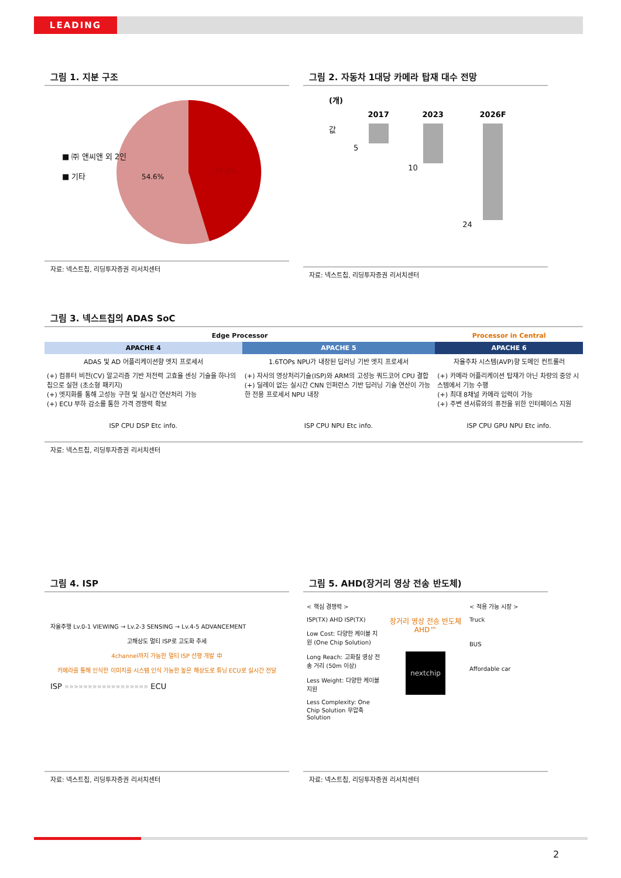LEADING
그림 1. 지분 구조
■ ㈜ 앤씨앤 외 2인
■ 기타
54.6%
45.4%
자료: 넥스트칩, 리딩투자증권 리서치센터
그림 2. 자동차 1대당 카메라 탑재 대수 전망
| (개) | | | |
| --- | --- | --- | --- |
| | 2017 | 2023 | 2026F |
| 값 | 5 | 10 | 24 |
자료: 넥스트칩, 리딩투자증권 리서치센터
그림 3. 넥스트칩의 ADAS SoC
| Edge Processor | | Processor in Central |
| APACHE 4 | APACHE 5 | APACHE 6 |
| ADAS 및 AD 어플리케이션향 엣지 프로세서 | 1.6TOPs NPU가 내장된 딥러닝 기반 엣지 프로세서 | 자율주차 시스템(AVP)향 도메인 컨트롤러 |
| (+) 컴퓨터 비전(CV) 알고리즘 기반 저전력 고효율 센싱 기술을 하나의 칩으로 실현 (초소형 패키지) (+) 엣지화를 통해 고성능 구현 및 실시간 연산처리 가능 (+) ECU 부하 감소를 통한 가격 경쟁력 확보 | (+) 자사의 영상처리기술(ISP)와 ARM의 고성능 쿼드코어 CPU 결합 (+) 딜레이 없는 실시간 CNN 인퍼런스 기반 딥러닝 기술 연산이 가능한 전용 프로세서 NPU 내장 | (+) 카메라 어플리케이션 탑재가 아닌 차량의 중앙 시스템에서 기능 수행 (+) 최대 8채널 카메라 입력이 가능 (+) 주변 센서류와의 퓨전을 위한 인터페이스 지원 |
| ISP CPU DSP Etc info. | ISP CPU NPU Etc info. | ISP CPU GPU NPU Etc info. |
자료: 넥스트칩, 리딩투자증권 리서치센터
그림 4. ISP
자율주행 Lv.0-1 VIEWING → Lv.2-3 SENSING → Lv.4-5 ADVANCEMENT
고해상도 멀티 ISP로 고도화 추세
4channel까지 가능한 멀티 ISP 선행 개발 中
카메라를 통해 인식한 이미지를 시스템 인식 가능한 높은 해상도로 튜닝 ECU로 실시간 전달
ISP »»»»»»»»»»»»»»»»»» ECU
자료: 넥스트칩, 리딩투자증권 리서치센터
그림 5. AHD(장거리 영상 전송 반도체)
< 핵심 경쟁력 >
ISP(TX) AHD ISP(TX)
Low Cost: 다양한 케이블 지원 (One Chip Solution)
Long Reach: 고화질 영상 전송 거리 (50m 이상)
Less Weight: 다양한 케이블 지원
Less Complexity: One Chip Solution 무압축 Solution
장거리 영상 전송 반도체
AHD™
nextchip
< 적용 가능 시장 >
Truck
BUS
Affordable car
자료: 넥스트칩, 리딩투자증권 리서치센터
2